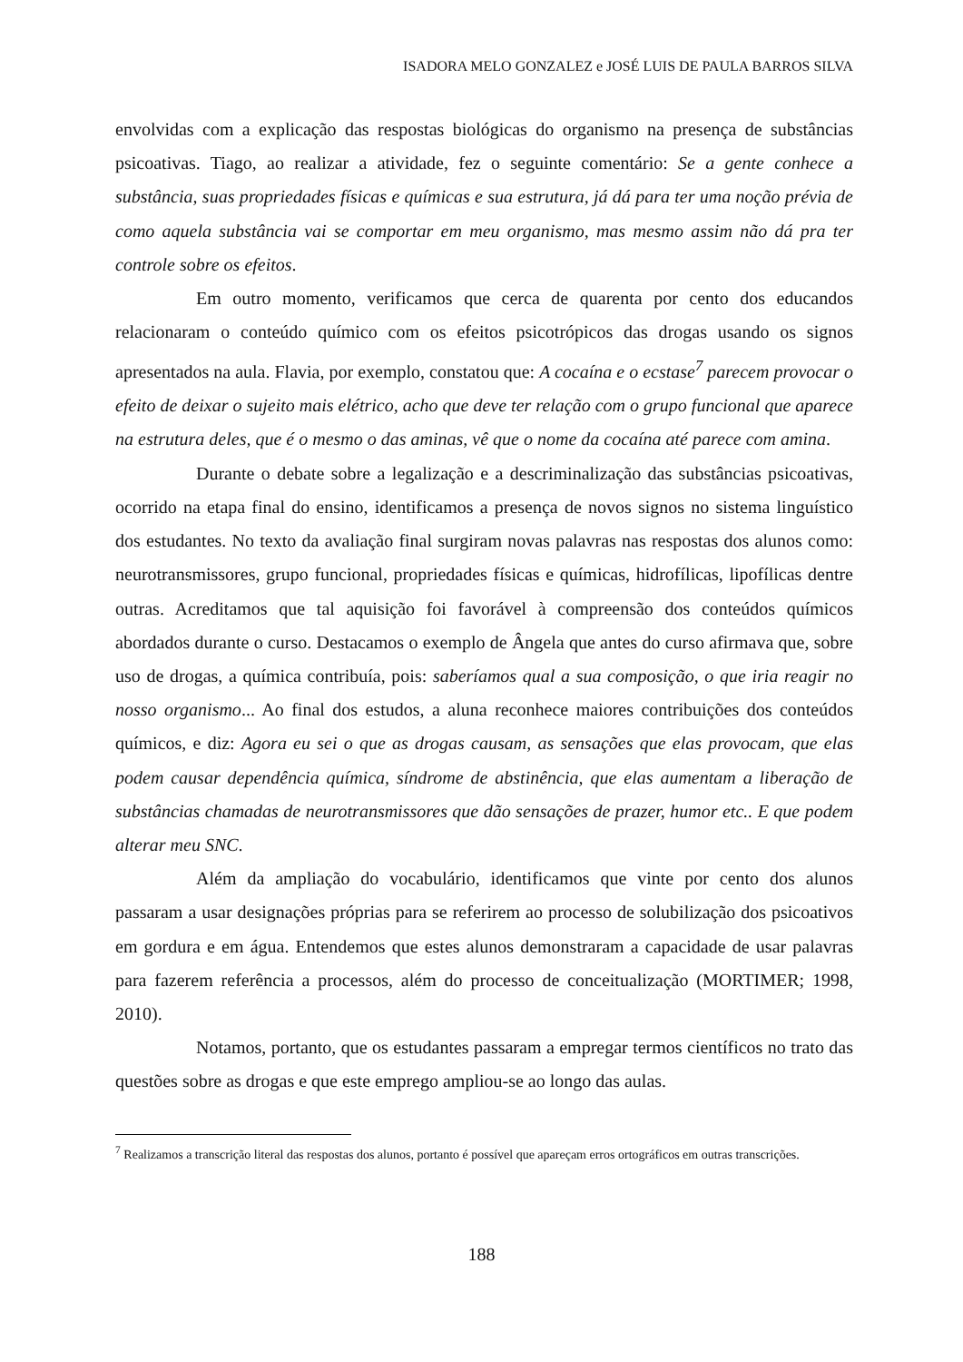ISADORA MELO GONZALEZ e JOSÉ LUIS DE PAULA BARROS SILVA
envolvidas com a explicação das respostas biológicas do organismo na presença de substâncias psicoativas. Tiago, ao realizar a atividade, fez o seguinte comentário: Se a gente conhece a substância, suas propriedades físicas e químicas e sua estrutura, já dá para ter uma noção prévia de como aquela substância vai se comportar em meu organismo, mas mesmo assim não dá pra ter controle sobre os efeitos.
Em outro momento, verificamos que cerca de quarenta por cento dos educandos relacionaram o conteúdo químico com os efeitos psicotrópicos das drogas usando os signos apresentados na aula. Flavia, por exemplo, constatou que: A cocaína e o ecstase<sup>7</sup> parecem provocar o efeito de deixar o sujeito mais elétrico, acho que deve ter relação com o grupo funcional que aparece na estrutura deles, que é o mesmo o das aminas, vê que o nome da cocaína até parece com amina.
Durante o debate sobre a legalização e a descriminalização das substâncias psicoativas, ocorrido na etapa final do ensino, identificamos a presença de novos signos no sistema linguístico dos estudantes. No texto da avaliação final surgiram novas palavras nas respostas dos alunos como: neurotransmissores, grupo funcional, propriedades físicas e químicas, hidrofílicas, lipofílicas dentre outras. Acreditamos que tal aquisição foi favorável à compreensão dos conteúdos químicos abordados durante o curso. Destacamos o exemplo de Ângela que antes do curso afirmava que, sobre uso de drogas, a química contribuía, pois: saberíamos qual a sua composição, o que iria reagir no nosso organismo... Ao final dos estudos, a aluna reconhece maiores contribuições dos conteúdos químicos, e diz: Agora eu sei o que as drogas causam, as sensações que elas provocam, que elas podem causar dependência química, síndrome de abstinência, que elas aumentam a liberação de substâncias chamadas de neurotransmissores que dão sensações de prazer, humor etc.. E que podem alterar meu SNC.
Além da ampliação do vocabulário, identificamos que vinte por cento dos alunos passaram a usar designações próprias para se referirem ao processo de solubilização dos psicoativos em gordura e em água. Entendemos que estes alunos demonstraram a capacidade de usar palavras para fazerem referência a processos, além do processo de conceitualização (MORTIMER; 1998, 2010).
Notamos, portanto, que os estudantes passaram a empregar termos científicos no trato das questões sobre as drogas e que este emprego ampliou-se ao longo das aulas.
<sup>7</sup> Realizamos a transcrição literal das respostas dos alunos, portanto é possível que apareçam erros ortográficos em outras transcrições.
188